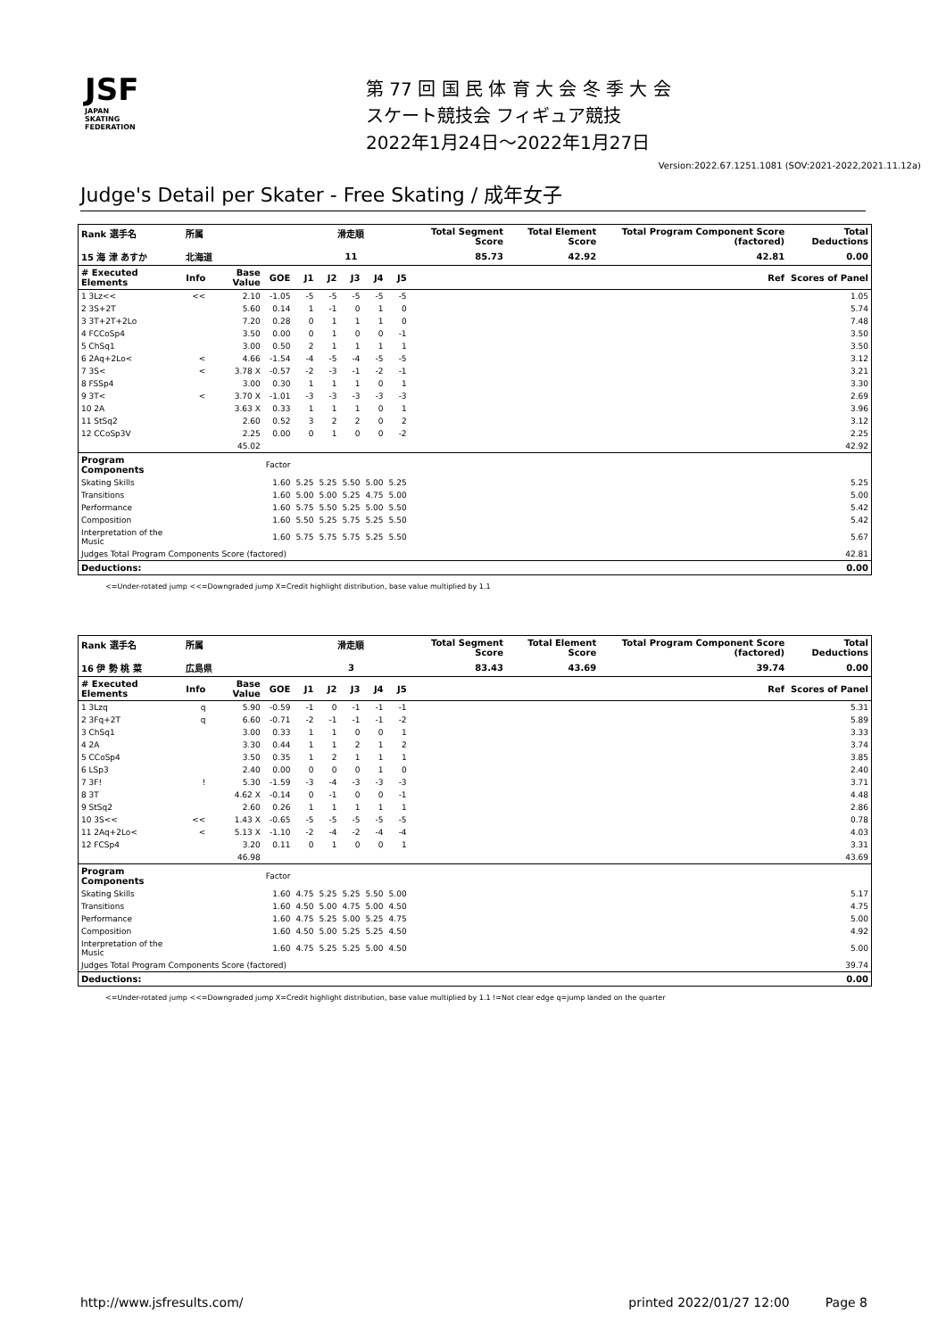JSF
JAPAN
SKATING
FEDERATION
第 77 回 国 民 体 育 大 会 冬 季 大 会
スケート競技会 フィギュア競技
2022年1月24日～2022年1月27日
Version:2022.67.1251.1081 (SOV:2021-2022,2021.11.12a)
Judge's Detail per Skater - Free Skating / 成年女子
| Rank 選手名 | 所属 | | | 滑走順 | | | | | Total Segment Score | Total Element Score | Total Program Component Score (factored) | | Total Deductions |
| --- | --- | --- | --- | --- | --- | --- | --- | --- | --- | --- | --- | --- | --- |
| 15 海 津 あすか | 北海道 | | | 11 | | | | | 85.73 | 42.92 | 42.81 | | 0.00 |
| # Executed Elements | Info | Base Value | GOE | J1 | J2 | J3 | J4 | J5 | | | | Ref | Scores of Panel |
| 1 3Lz<< | << | 2.10 | -1.05 | -5 | -5 | -5 | -5 | -5 | | | | | 1.05 |
| 2 3S+2T | | 5.60 | 0.14 | 1 | -1 | 0 | 1 | 0 | | | | | 5.74 |
| 3 3T+2T+2Lo | | 7.20 | 0.28 | 0 | 1 | 1 | 1 | 0 | | | | | 7.48 |
| 4 FCCoSp4 | | 3.50 | 0.00 | 0 | 1 | 0 | 0 | -1 | | | | | 3.50 |
| 5 ChSq1 | | 3.00 | 0.50 | 2 | 1 | 1 | 1 | 1 | | | | | 3.50 |
| 6 2Aq+2Lo< | < | 4.66 | -1.54 | -4 | -5 | -4 | -5 | -5 | | | | | 3.12 |
| 7 3S< | < | 3.78 X | -0.57 | -2 | -3 | -1 | -2 | -1 | | | | | 3.21 |
| 8 FSSp4 | | 3.00 | 0.30 | 1 | 1 | 1 | 0 | 1 | | | | | 3.30 |
| 9 3T< | < | 3.70 X | -1.01 | -3 | -3 | -3 | -3 | -3 | | | | | 2.69 |
| 10 2A | | 3.63 X | 0.33 | 1 | 1 | 1 | 0 | 1 | | | | | 3.96 |
| 11 StSq2 | | 2.60 | 0.52 | 3 | 2 | 2 | 0 | 2 | | | | | 3.12 |
| 12 CCoSp3V | | 2.25 | 0.00 | 0 | 1 | 0 | 0 | -2 | | | | | 2.25 |
| | | 45.02 | | | | | | | | | | | 42.92 |
| Program Components | | | Factor | | | | | | | | | | |
| Skating Skills | | | 1.60 | 5.25 | 5.25 | 5.50 | 5.00 | 5.25 | | | | | 5.25 |
| Transitions | | | 1.60 | 5.00 | 5.00 | 5.25 | 4.75 | 5.00 | | | | | 5.00 |
| Performance | | | 1.60 | 5.75 | 5.50 | 5.25 | 5.00 | 5.50 | | | | | 5.42 |
| Composition | | | 1.60 | 5.50 | 5.25 | 5.75 | 5.25 | 5.50 | | | | | 5.42 |
| Interpretation of the Music | | | 1.60 | 5.75 | 5.75 | 5.75 | 5.25 | 5.50 | | | | | 5.67 |
| Judges Total Program Components Score (factored) | | | | | | | | | | | | | 42.81 |
| Deductions: | | | | | | | | | | | | | 0.00 |
<=Under-rotated jump <<=Downgraded jump X=Credit highlight distribution, base value multiplied by 1.1
| Rank 選手名 | 所属 | | | 滑走順 | | | | | Total Segment Score | Total Element Score | Total Program Component Score (factored) | | Total Deductions |
| --- | --- | --- | --- | --- | --- | --- | --- | --- | --- | --- | --- | --- | --- |
| 16 伊 勢 桃 菜 | 広島県 | | | 3 | | | | | 83.43 | 43.69 | 39.74 | | 0.00 |
| # Executed Elements | Info | Base Value | GOE | J1 | J2 | J3 | J4 | J5 | | | | Ref | Scores of Panel |
| 1 3Lzq | q | 5.90 | -0.59 | -1 | 0 | -1 | -1 | -1 | | | | | 5.31 |
| 2 3Fq+2T | q | 6.60 | -0.71 | -2 | -1 | -1 | -1 | -2 | | | | | 5.89 |
| 3 ChSq1 | | 3.00 | 0.33 | 1 | 1 | 0 | 0 | 1 | | | | | 3.33 |
| 4 2A | | 3.30 | 0.44 | 1 | 1 | 2 | 1 | 2 | | | | | 3.74 |
| 5 CCoSp4 | | 3.50 | 0.35 | 1 | 2 | 1 | 1 | 1 | | | | | 3.85 |
| 6 LSp3 | | 2.40 | 0.00 | 0 | 0 | 0 | 1 | 0 | | | | | 2.40 |
| 7 3F! | ! | 5.30 | -1.59 | -3 | -4 | -3 | -3 | -3 | | | | | 3.71 |
| 8 3T | | 4.62 X | -0.14 | 0 | -1 | 0 | 0 | -1 | | | | | 4.48 |
| 9 StSq2 | | 2.60 | 0.26 | 1 | 1 | 1 | 1 | 1 | | | | | 2.86 |
| 10 3S<< | << | 1.43 X | -0.65 | -5 | -5 | -5 | -5 | -5 | | | | | 0.78 |
| 11 2Aq+2Lo< | < | 5.13 X | -1.10 | -2 | -4 | -2 | -4 | -4 | | | | | 4.03 |
| 12 FCSp4 | | 3.20 | 0.11 | 0 | 1 | 0 | 0 | 1 | | | | | 3.31 |
| | | 46.98 | | | | | | | | | | | 43.69 |
| Program Components | | | Factor | | | | | | | | | | |
| Skating Skills | | | 1.60 | 4.75 | 5.25 | 5.25 | 5.50 | 5.00 | | | | | 5.17 |
| Transitions | | | 1.60 | 4.50 | 5.00 | 4.75 | 5.00 | 4.50 | | | | | 4.75 |
| Performance | | | 1.60 | 4.75 | 5.25 | 5.00 | 5.25 | 4.75 | | | | | 5.00 |
| Composition | | | 1.60 | 4.50 | 5.00 | 5.25 | 5.25 | 4.50 | | | | | 4.92 |
| Interpretation of the Music | | | 1.60 | 4.75 | 5.25 | 5.25 | 5.00 | 4.50 | | | | | 5.00 |
| Judges Total Program Components Score (factored) | | | | | | | | | | | | | 39.74 |
| Deductions: | | | | | | | | | | | | | 0.00 |
<=Under-rotated jump <<=Downgraded jump X=Credit highlight distribution, base value multiplied by 1.1 !=Not clear edge q=jump landed on the quarter
http://www.jsfresults.com/ printed 2022/01/27 12:00 Page 8